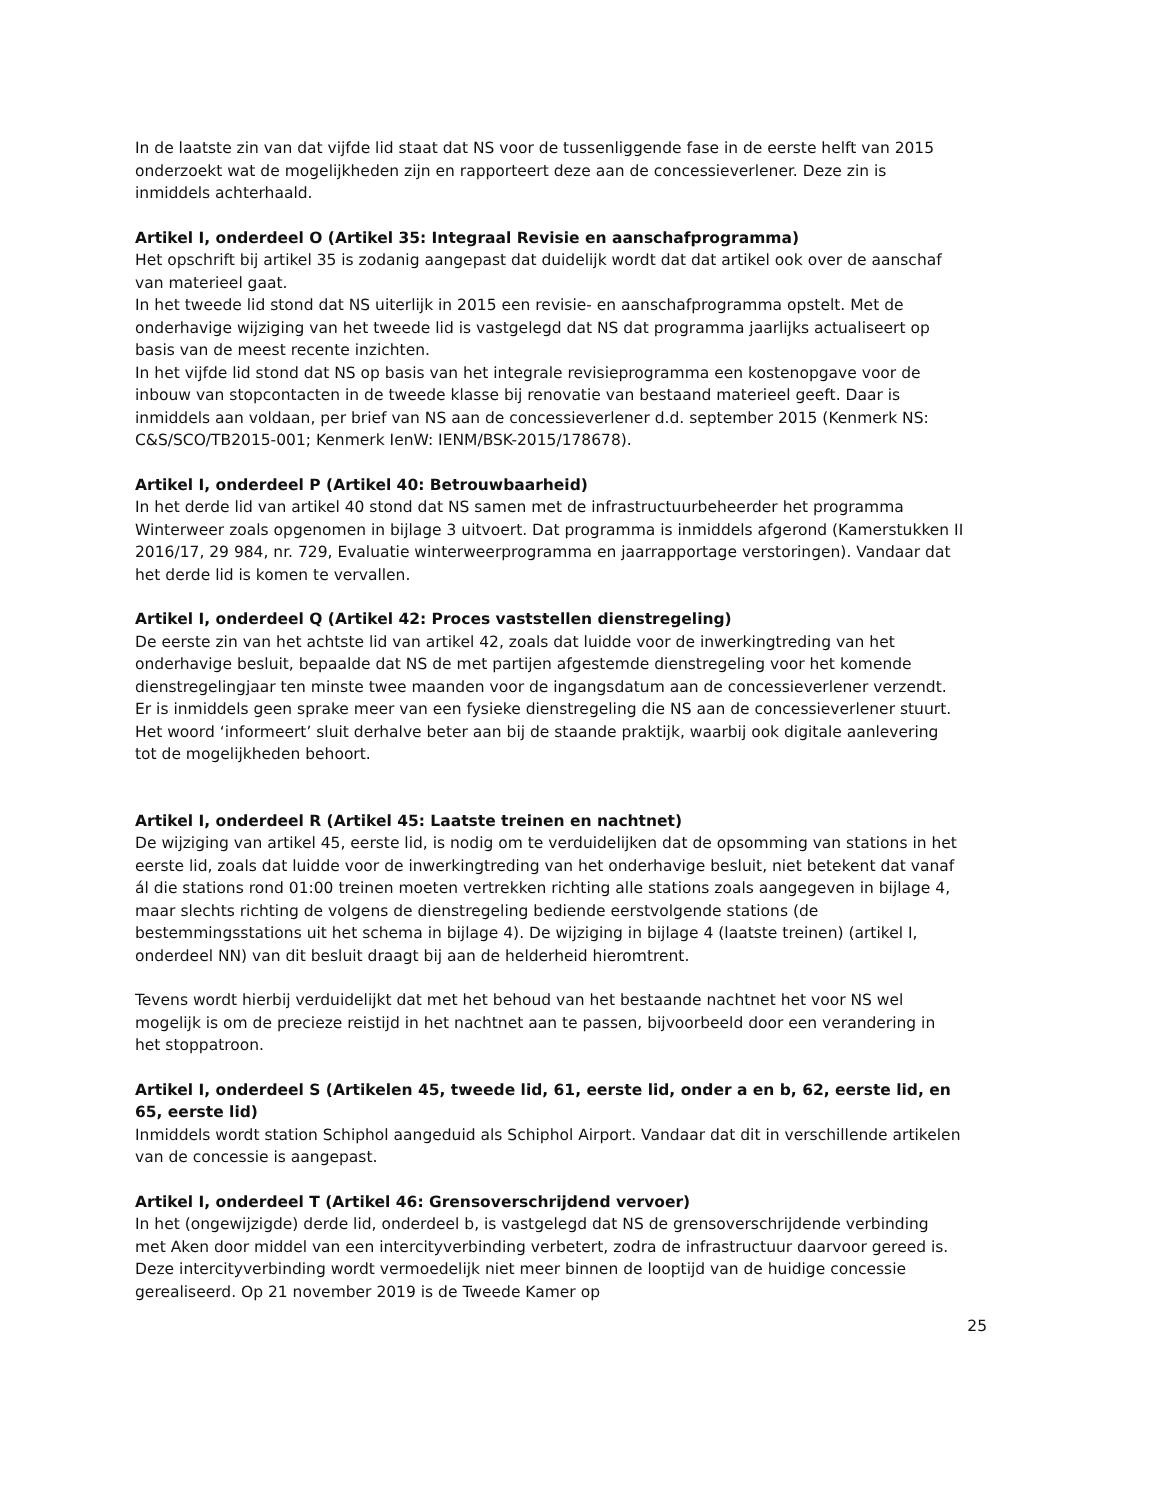In de laatste zin van dat vijfde lid staat dat NS voor de tussenliggende fase in de eerste helft van 2015 onderzoekt wat de mogelijkheden zijn en rapporteert deze aan de concessieverlener. Deze zin is inmiddels achterhaald.
Artikel I, onderdeel O (Artikel 35: Integraal Revisie en aanschafprogramma)
Het opschrift bij artikel 35 is zodanig aangepast dat duidelijk wordt dat dat artikel ook over de aanschaf van materieel gaat.
In het tweede lid stond dat NS uiterlijk in 2015 een revisie- en aanschafprogramma opstelt. Met de onderhavige wijziging van het tweede lid is vastgelegd dat NS dat programma jaarlijks actualiseert op basis van de meest recente inzichten.
In het vijfde lid stond dat NS op basis van het integrale revisieprogramma een kostenopgave voor de inbouw van stopcontacten in de tweede klasse bij renovatie van bestaand materieel geeft. Daar is inmiddels aan voldaan, per brief van NS aan de concessieverlener d.d. september 2015 (Kenmerk NS: C&S/SCO/TB2015-001; Kenmerk IenW: IENM/BSK-2015/178678).
Artikel I, onderdeel P (Artikel 40: Betrouwbaarheid)
In het derde lid van artikel 40 stond dat NS samen met de infrastructuurbeheerder het programma Winterweer zoals opgenomen in bijlage 3 uitvoert. Dat programma is inmiddels afgerond (Kamerstukken II 2016/17, 29 984, nr. 729, Evaluatie winterweerprogramma en jaarrapportage verstoringen). Vandaar dat het derde lid is komen te vervallen.
Artikel I, onderdeel Q (Artikel 42: Proces vaststellen dienstregeling)
De eerste zin van het achtste lid van artikel 42, zoals dat luidde voor de inwerkingtreding van het onderhavige besluit, bepaalde dat NS de met partijen afgestemde dienstregeling voor het komende dienstregelingjaar ten minste twee maanden voor de ingangsdatum aan de concessieverlener verzendt. Er is inmiddels geen sprake meer van een fysieke dienstregeling die NS aan de concessieverlener stuurt. Het woord ‘informeert’ sluit derhalve beter aan bij de staande praktijk, waarbij ook digitale aanlevering tot de mogelijkheden behoort.
Artikel I, onderdeel R (Artikel 45: Laatste treinen en nachtnet)
De wijziging van artikel 45, eerste lid, is nodig om te verduidelijken dat de opsomming van stations in het eerste lid, zoals dat luidde voor de inwerkingtreding van het onderhavige besluit, niet betekent dat vanaf ál die stations rond 01:00 treinen moeten vertrekken richting alle stations zoals aangegeven in bijlage 4, maar slechts richting de volgens de dienstregeling bediende eerstvolgende stations (de bestemmingsstations uit het schema in bijlage 4). De wijziging in bijlage 4 (laatste treinen) (artikel I, onderdeel NN) van dit besluit draagt bij aan de helderheid hieromtrent.
Tevens wordt hierbij verduidelijkt dat met het behoud van het bestaande nachtnet het voor NS wel mogelijk is om de precieze reistijd in het nachtnet aan te passen, bijvoorbeeld door een verandering in het stoppatroon.
Artikel I, onderdeel S (Artikelen 45, tweede lid, 61, eerste lid, onder a en b, 62, eerste lid, en 65, eerste lid)
Inmiddels wordt station Schiphol aangeduid als Schiphol Airport. Vandaar dat dit in verschillende artikelen van de concessie is aangepast.
Artikel I, onderdeel T (Artikel 46: Grensoverschrijdend vervoer)
In het (ongewijzigde) derde lid, onderdeel b, is vastgelegd dat NS de grensoverschrijdende verbinding met Aken door middel van een intercityverbinding verbetert, zodra de infrastructuur daarvoor gereed is. Deze intercityverbinding wordt vermoedelijk niet meer binnen de looptijd van de huidige concessie gerealiseerd. Op 21 november 2019 is de Tweede Kamer op
25